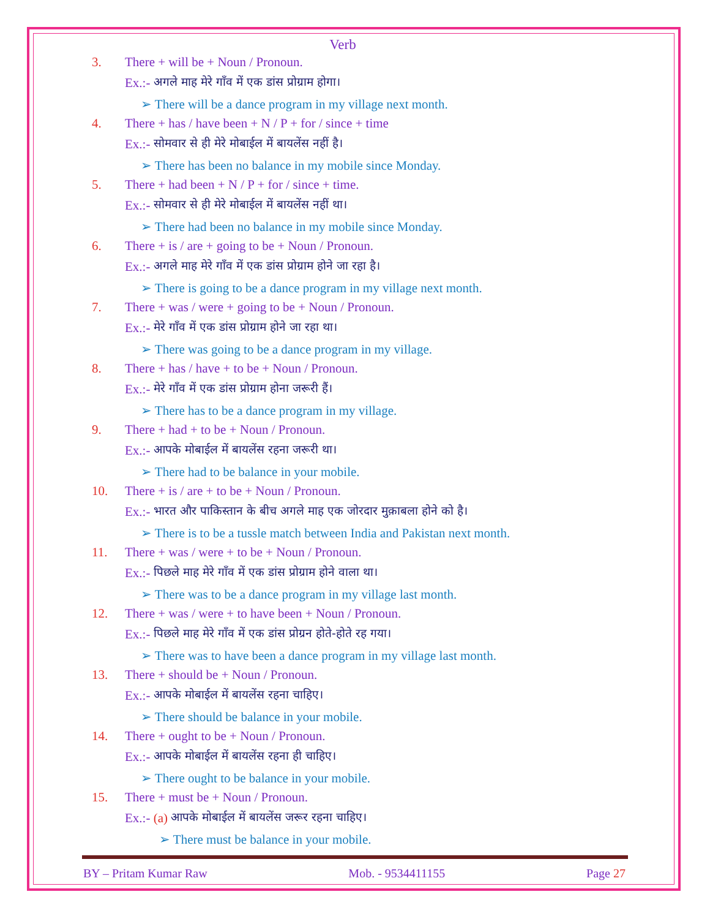Verb
3. There + will be + Noun / Pronoun.
Ex.:- अगले माह मेरे गाँव में एक डांस प्रोग्राम होगा।
➢ There will be a dance program in my village next month.
4. There + has / have been + N / P + for / since + time
Ex.:- सोमवार से ही मेरे मोबाईल में बायलेंस नहीं है।
➢ There has been no balance in my mobile since Monday.
5. There + had been + N / P + for / since + time.
Ex.:- सोमवार से ही मेरे मोबाईल में बायलेंस नहीं था।
➢ There had been no balance in my mobile since Monday.
6. There + is / are + going to be + Noun / Pronoun.
Ex.:- अगले माह मेरे गाँव में एक डांस प्रोग्राम होने जा रहा है।
➢ There is going to be a dance program in my village next month.
7. There + was / were + going to be + Noun / Pronoun.
Ex.:- मेरे गाँव में एक डांस प्रोग्राम होने जा रहा था।
➢ There was going to be a dance program in my village.
8. There + has / have + to be + Noun / Pronoun.
Ex.:- मेरे गाँव में एक डांस प्रोग्राम होना जरूरी हैं।
➢ There has to be a dance program in my village.
9. There + had + to be + Noun / Pronoun.
Ex.:- आपके मोबाईल में बायलेंस रहना जरूरी था।
➢ There had to be balance in your mobile.
10. There + is / are + to be + Noun / Pronoun.
Ex.:- भारत और पाकिस्तान के बीच अगले माह एक जोरदार मुक़ाबला होने को है।
➢ There is to be a tussle match between India and Pakistan next month.
11. There + was / were + to be + Noun / Pronoun.
Ex.:- पिछले माह मेरे गाँव में एक डांस प्रोग्राम होने वाला था।
➢ There was to be a dance program in my village last month.
12. There + was / were + to have been + Noun / Pronoun.
Ex.:- पिछले माह मेरे गाँव में एक डांस प्रोग्रन होते-होते रह गया।
➢ There was to have been a dance program in my village last month.
13. There + should be + Noun / Pronoun.
Ex.:- आपके मोबाईल में बायलेंस रहना चाहिए।
➢ There should be balance in your mobile.
14. There + ought to be + Noun / Pronoun.
Ex.:- आपके मोबाईल में बायलेंस रहना ही चाहिए।
➢ There ought to be balance in your mobile.
15. There + must be + Noun / Pronoun.
Ex.:- (a) आपके मोबाईल में बायलेंस जरूर रहना चाहिए।
➢ There must be balance in your mobile.
BY – Pritam Kumar Raw Mob. - 9534411155 Page 27